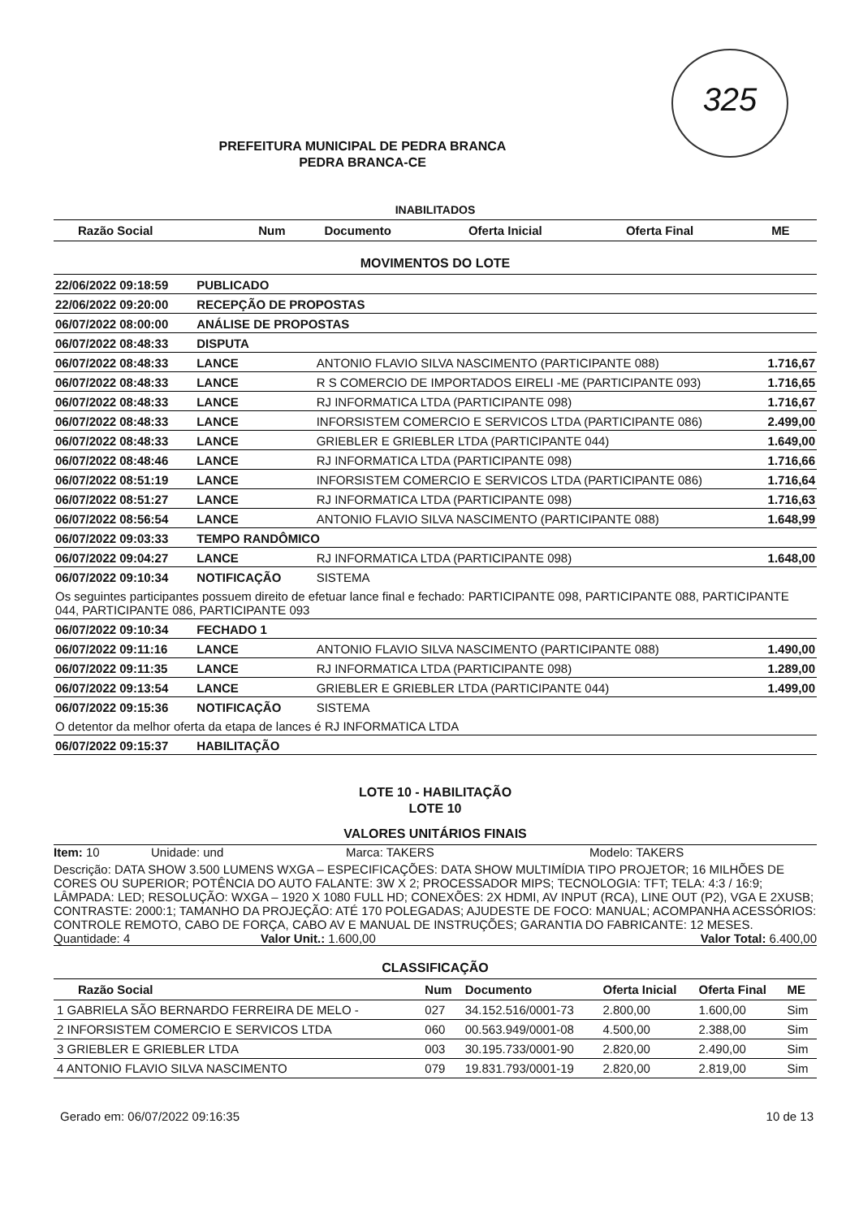325
PREFEITURA MUNICIPAL DE PEDRA BRANCA
PEDRA BRANCA-CE
INABILITADOS
| Razão Social | Num | Documento | Oferta Inicial | Oferta Final | ME |
| --- | --- | --- | --- | --- | --- |
MOVIMENTOS DO LOTE
| 22/06/2022 09:18:59 | PUBLICADO | | |
| 22/06/2022 09:20:00 | RECEPÇÃO DE PROPOSTAS | | |
| 06/07/2022 08:00:00 | ANÁLISE DE PROPOSTAS | | |
| 06/07/2022 08:48:33 | DISPUTA | | |
| 06/07/2022 08:48:33 | LANCE | ANTONIO FLAVIO SILVA NASCIMENTO (PARTICIPANTE 088) | 1.716,67 |
| 06/07/2022 08:48:33 | LANCE | R S COMERCIO DE IMPORTADOS EIRELI -ME (PARTICIPANTE 093) | 1.716,65 |
| 06/07/2022 08:48:33 | LANCE | RJ INFORMATICA LTDA (PARTICIPANTE 098) | 1.716,67 |
| 06/07/2022 08:48:33 | LANCE | INFORSISTEM COMERCIO E SERVICOS LTDA (PARTICIPANTE 086) | 2.499,00 |
| 06/07/2022 08:48:33 | LANCE | GRIEBLER E GRIEBLER LTDA (PARTICIPANTE 044) | 1.649,00 |
| 06/07/2022 08:48:46 | LANCE | RJ INFORMATICA LTDA (PARTICIPANTE 098) | 1.716,66 |
| 06/07/2022 08:51:19 | LANCE | INFORSISTEM COMERCIO E SERVICOS LTDA (PARTICIPANTE 086) | 1.716,64 |
| 06/07/2022 08:51:27 | LANCE | RJ INFORMATICA LTDA (PARTICIPANTE 098) | 1.716,63 |
| 06/07/2022 08:56:54 | LANCE | ANTONIO FLAVIO SILVA NASCIMENTO (PARTICIPANTE 088) | 1.648,99 |
| 06/07/2022 09:03:33 | TEMPO RANDÔMICO | | |
| 06/07/2022 09:04:27 | LANCE | RJ INFORMATICA LTDA (PARTICIPANTE 098) | 1.648,00 |
| 06/07/2022 09:10:34 | NOTIFICAÇÃO | SISTEMA | |
| Os seguintes participantes possuem direito de efetuar lance final e fechado: PARTICIPANTE 098, PARTICIPANTE 088, PARTICIPANTE 044, PARTICIPANTE 086, PARTICIPANTE 093 | | | |
| 06/07/2022 09:10:34 | FECHADO 1 | | |
| 06/07/2022 09:11:16 | LANCE | ANTONIO FLAVIO SILVA NASCIMENTO (PARTICIPANTE 088) | 1.490,00 |
| 06/07/2022 09:11:35 | LANCE | RJ INFORMATICA LTDA (PARTICIPANTE 098) | 1.289,00 |
| 06/07/2022 09:13:54 | LANCE | GRIEBLER E GRIEBLER LTDA (PARTICIPANTE 044) | 1.499,00 |
| 06/07/2022 09:15:36 | NOTIFICAÇÃO | SISTEMA | |
| O detentor da melhor oferta da etapa de lances é RJ INFORMATICA LTDA | | | |
| 06/07/2022 09:15:37 | HABILITAÇÃO | | |
LOTE 10 - HABILITAÇÃO
LOTE 10
VALORES UNITÁRIOS FINAIS
Item: 10 Unidade: und Marca: TAKERS Modelo: TAKERS
Descrição: DATA SHOW 3.500 LUMENS WXGA – ESPECIFICAÇÕES: DATA SHOW MULTIMÍDIA TIPO PROJETOR; 16 MILHÕES DE CORES OU SUPERIOR; POTÊNCIA DO AUTO FALANTE: 3W X 2; PROCESSADOR MIPS; TECNOLOGIA: TFT; TELA: 4:3 / 16:9; LÂMPADA: LED; RESOLUÇÃO: WXGA – 1920 X 1080 FULL HD; CONEXÕES: 2X HDMI, AV INPUT (RCA), LINE OUT (P2), VGA E 2XUSB; CONTRASTE: 2000:1; TAMANHO DA PROJEÇÃO: ATÉ 170 POLEGADAS; AJUDESTE DE FOCO: MANUAL; ACOMPANHA ACESSÓRIOS: CONTROLE REMOTO, CABO DE FORÇA, CABO AV E MANUAL DE INSTRUÇÕES; GARANTIA DO FABRICANTE: 12 MESES.
Quantidade: 4 Valor Unit.: 1.600,00 Valor Total: 6.400,00
CLASSIFICAÇÃO
| Razão Social | Num | Documento | Oferta Inicial | Oferta Final | ME |
| --- | --- | --- | --- | --- | --- |
| 1 GABRIELA SÃO BERNARDO FERREIRA DE MELO - | 027 | 34.152.516/0001-73 | 2.800,00 | 1.600,00 | Sim |
| 2 INFORSISTEM COMERCIO E SERVICOS LTDA | 060 | 00.563.949/0001-08 | 4.500,00 | 2.388,00 | Sim |
| 3 GRIEBLER E GRIEBLER LTDA | 003 | 30.195.733/0001-90 | 2.820,00 | 2.490,00 | Sim |
| 4 ANTONIO FLAVIO SILVA NASCIMENTO | 079 | 19.831.793/0001-19 | 2.820,00 | 2.819,00 | Sim |
Gerado em: 06/07/2022 09:16:35 10 de 13